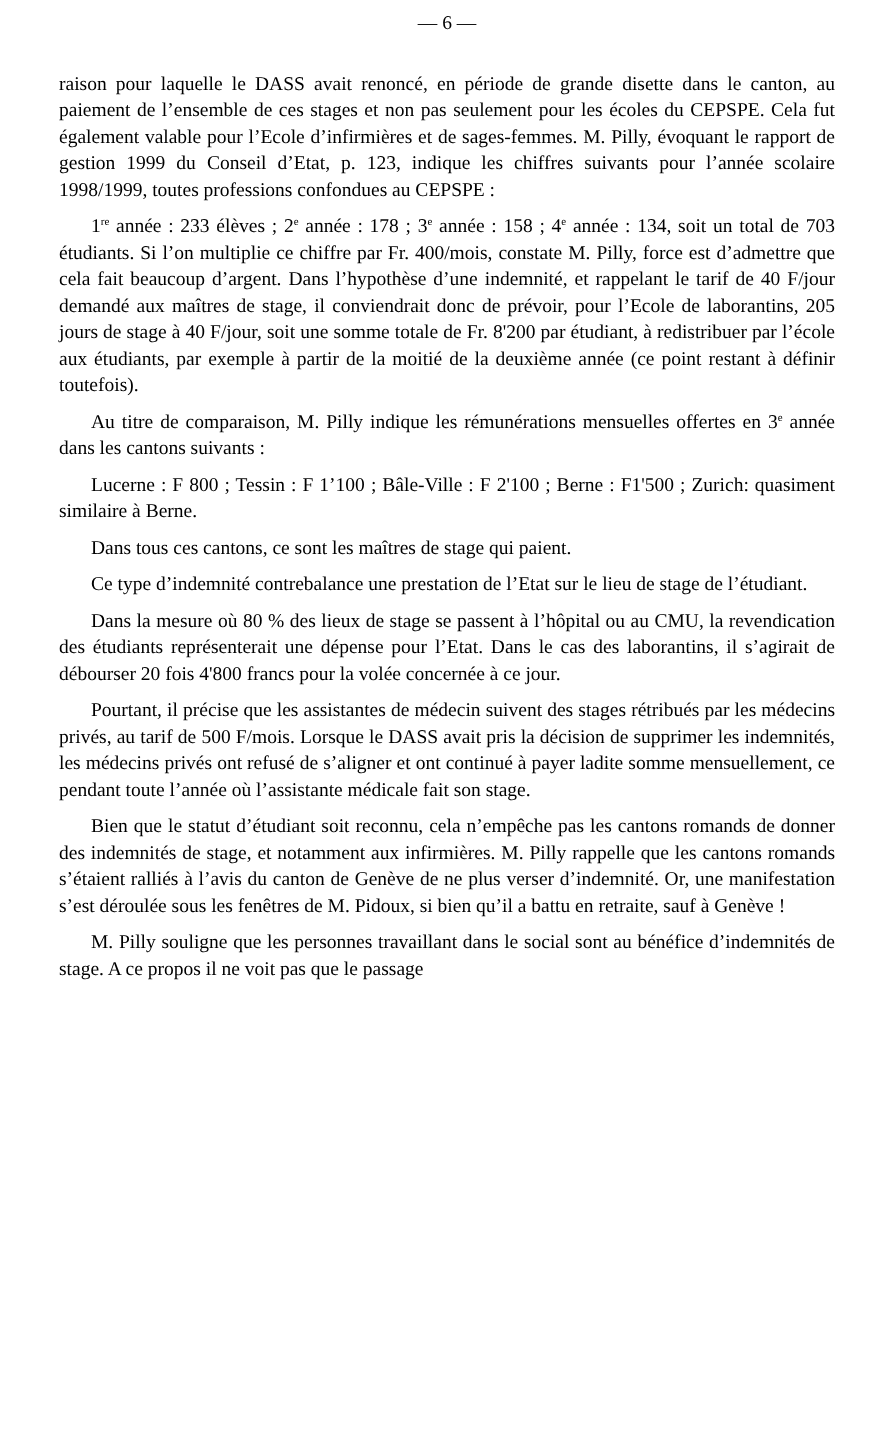— 6 —
raison pour laquelle le DASS avait renoncé, en période de grande disette dans le canton, au paiement de l’ensemble de ces stages et non pas seulement pour les écoles du CEPSPE. Cela fut également valable pour l’Ecole d’infirmières et de sages-femmes. M. Pilly, évoquant le rapport de gestion 1999 du Conseil d’Etat, p. 123, indique les chiffres suivants pour l’année scolaire 1998/1999, toutes professions confondues au CEPSPE :
1<sup>re</sup> année : 233 élèves ; 2<sup>e</sup> année : 178 ; 3<sup>e</sup> année : 158 ; 4<sup>e</sup> année : 134, soit un total de 703 étudiants. Si l’on multiplie ce chiffre par Fr. 400/mois, constate M. Pilly, force est d’admettre que cela fait beaucoup d’argent. Dans l’hypothèse d’une indemnité, et rappelant le tarif de 40 F/jour demandé aux maîtres de stage, il conviendrait donc de prévoir, pour l’Ecole de laborantins, 205 jours de stage à 40 F/jour, soit une somme totale de Fr. 8'200 par étudiant, à redistribuer par l’école aux étudiants, par exemple à partir de la moitié de la deuxième année (ce point restant à définir toutefois).
Au titre de comparaison, M. Pilly indique les rémunérations mensuelles offertes en 3<sup>e</sup> année dans les cantons suivants :
Lucerne : F 800 ; Tessin : F 1’100 ; Bâle-Ville : F 2'100 ; Berne : F1'500 ; Zurich: quasiment similaire à Berne.
Dans tous ces cantons, ce sont les maîtres de stage qui paient.
Ce type d’indemnité contrebalance une prestation de l’Etat sur le lieu de stage de l’étudiant.
Dans la mesure où 80 % des lieux de stage se passent à l’hôpital ou au CMU, la revendication des étudiants représenterait une dépense pour l’Etat. Dans le cas des laborantins, il s’agirait de débourser 20 fois 4'800 francs pour la volée concernée à ce jour.
Pourtant, il précise que les assistantes de médecin suivent des stages rétribués par les médecins privés, au tarif de 500 F/mois. Lorsque le DASS avait pris la décision de supprimer les indemnités, les médecins privés ont refusé de s’aligner et ont continué à payer ladite somme mensuellement, ce pendant toute l’année où l’assistante médicale fait son stage.
Bien que le statut d’étudiant soit reconnu, cela n’empêche pas les cantons romands de donner des indemnités de stage, et notamment aux infirmières. M. Pilly rappelle que les cantons romands s’étaient ralliés à l’avis du canton de Genève de ne plus verser d’indemnité. Or, une manifestation s’est déroulée sous les fenêtres de M. Pidoux, si bien qu’il a battu en retraite, sauf à Genève !
M. Pilly souligne que les personnes travaillant dans le social sont au bénéfice d’indemnités de stage. A ce propos il ne voit pas que le passage